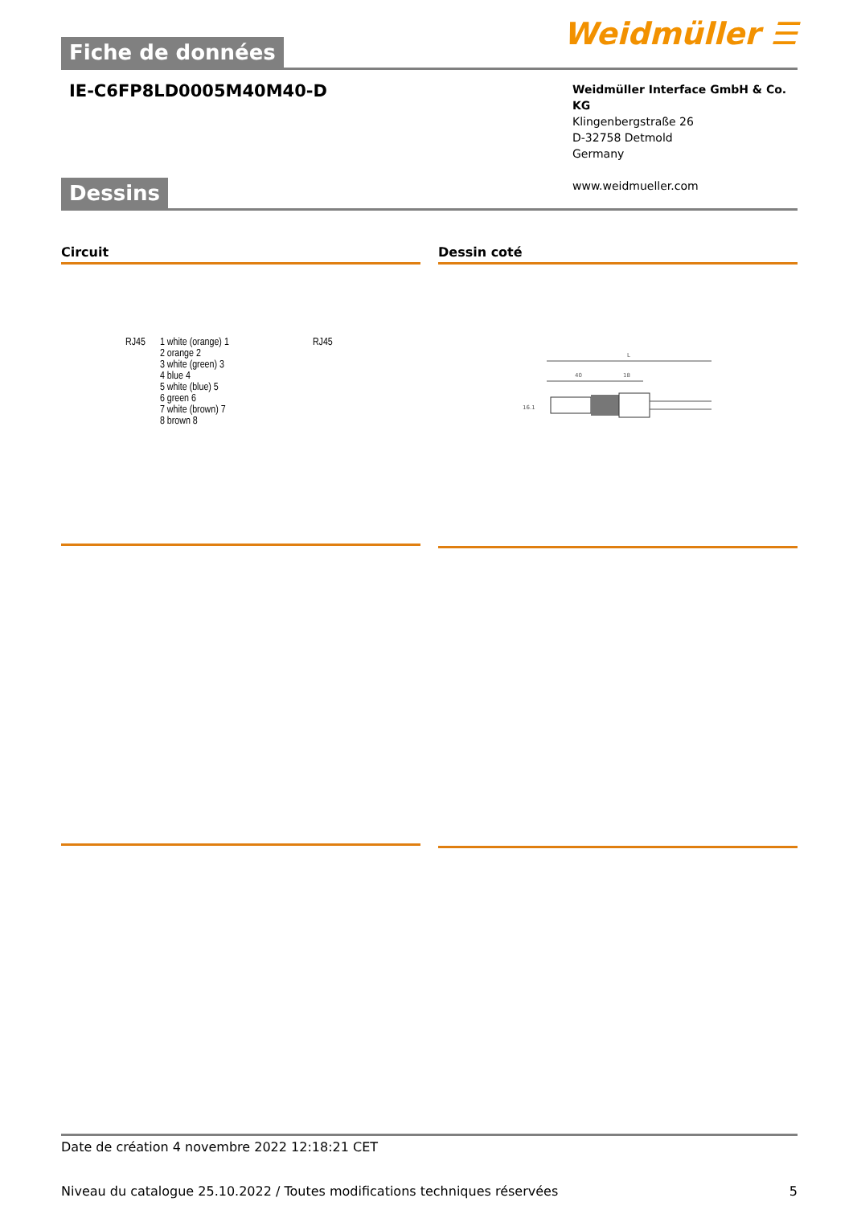Fiche de données
Weidmüller ☰
IE-C6FP8LD0005M40M40-D
Weidmüller Interface GmbH & Co. KG
Klingenbergstraße 26
D-32758 Detmold
Germany
www.weidmueller.com
Dessins
Circuit
RJ45 1 white (orange) 1
2 orange 2
3 white (green) 3
4 blue 4
5 white (blue) 5
6 green 6
7 white (brown) 7
8 brown 8
RJ45
Dessin coté
L
40
18
16.1
Date de création 4 novembre 2022 12:18:21 CET
Niveau du catalogue 25.10.2022 / Toutes modifications techniques réservées 5